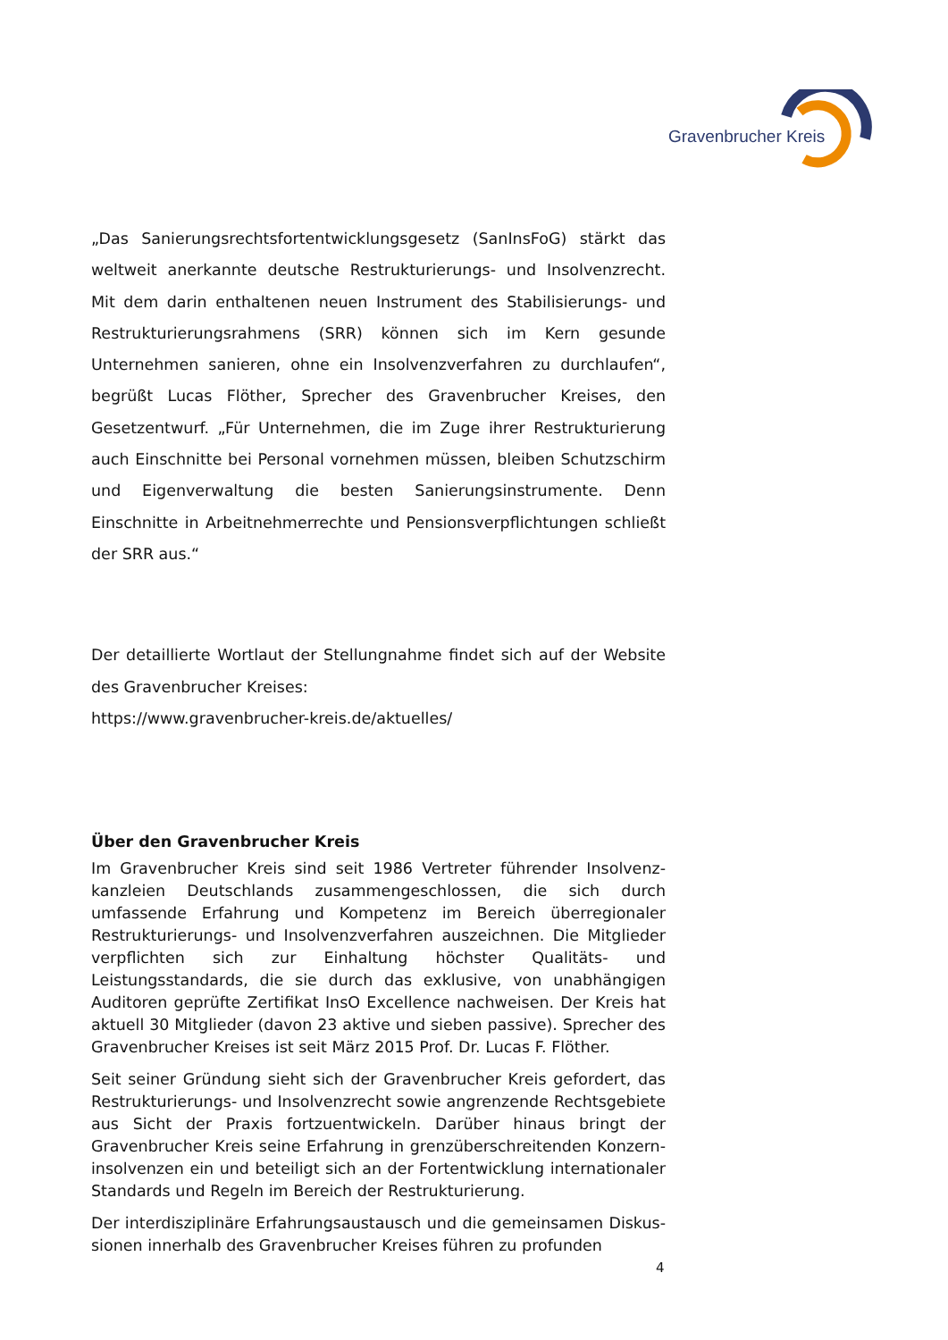Gravenbrucher Kreis
„Das Sanierungsrechtsfortentwicklungsgesetz (SanInsFoG) stärkt das weltweit anerkannte deutsche Restrukturierungs- und Insolvenzrecht. Mit dem darin enthaltenen neuen Instrument des Stabilisierungs- und Restrukturierungsrahmens (SRR) können sich im Kern gesunde Unternehmen sanieren, ohne ein Insolvenzverfahren zu durchlaufen“, begrüßt Lucas Flöther, Sprecher des Gravenbrucher Kreises, den Gesetzentwurf. „Für Unternehmen, die im Zuge ihrer Restrukturierung auch Einschnitte bei Personal vornehmen müssen, bleiben Schutzschirm und Eigenverwaltung die besten Sanierungsinstrumente. Denn Einschnitte in Arbeitnehmerrechte und Pensionsverpflichtungen schließt der SRR aus.“
Der detaillierte Wortlaut der Stellungnahme findet sich auf der Website des Gravenbrucher Kreises:
https://www.gravenbrucher-kreis.de/aktuelles/
Über den Gravenbrucher Kreis
Im Gravenbrucher Kreis sind seit 1986 Vertreter führender Insolvenz­kanzleien Deutschlands zusammengeschlossen, die sich durch umfassende Erfahrung und Kompetenz im Bereich überregionaler Restrukturierungs- und Insolvenzverfahren auszeichnen. Die Mitglieder verpflichten sich zur Einhaltung höchster Qualitäts- und Leistungsstandards, die sie durch das exklusive, von unabhängigen Auditoren geprüfte Zertifikat InsO Excellence nachweisen. Der Kreis hat aktuell 30 Mitglieder (davon 23 aktive und sieben passive). Sprecher des Gravenbrucher Kreises ist seit März 2015 Prof. Dr. Lucas F. Flöther.
Seit seiner Gründung sieht sich der Gravenbrucher Kreis gefordert, das Restrukturierungs- und Insolvenzrecht sowie angrenzende Rechtsgebiete aus Sicht der Praxis fortzuentwickeln. Darüber hinaus bringt der Gravenbrucher Kreis seine Erfahrung in grenzüberschreitenden Konzern­insolvenzen ein und beteiligt sich an der Fortentwicklung internationaler Standards und Regeln im Bereich der Restrukturierung.
Der interdisziplinäre Erfahrungsaustausch und die gemeinsamen Diskus­sionen innerhalb des Gravenbrucher Kreises führen zu profunden
4